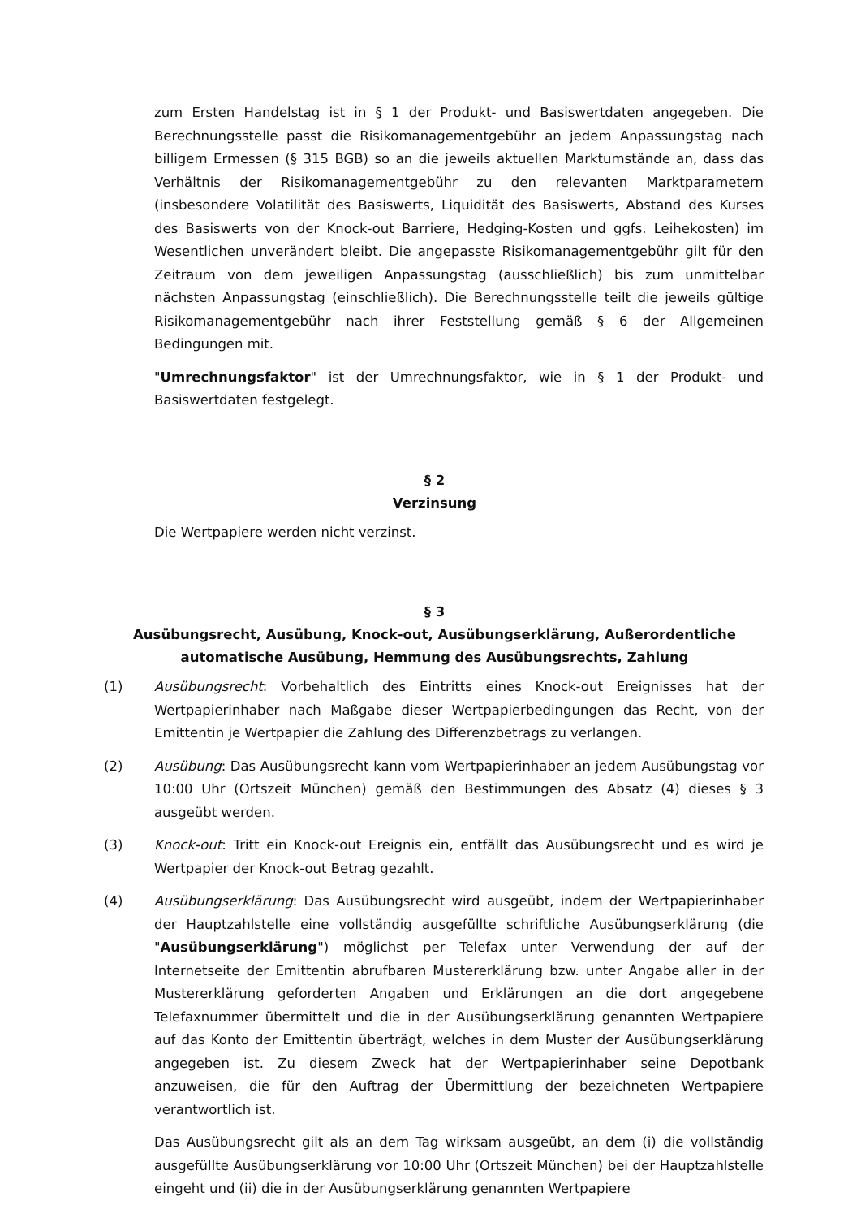zum Ersten Handelstag ist in § 1 der Produkt- und Basiswertdaten angegeben. Die Berechnungsstelle passt die Risikomanagementgebühr an jedem Anpassungstag nach billigem Ermessen (§ 315 BGB) so an die jeweils aktuellen Marktumstände an, dass das Verhältnis der Risikomanagementgebühr zu den relevanten Marktparametern (insbesondere Volatilität des Basiswerts, Liquidität des Basiswerts, Abstand des Kurses des Basiswerts von der Knock-out Barriere, Hedging-Kosten und ggfs. Leihekosten) im Wesentlichen unverändert bleibt. Die angepasste Risikomanagementgebühr gilt für den Zeitraum von dem jeweiligen Anpassungstag (ausschließlich) bis zum unmittelbar nächsten Anpassungstag (einschließlich). Die Berechnungsstelle teilt die jeweils gültige Risikomanagementgebühr nach ihrer Feststellung gemäß § 6 der Allgemeinen Bedingungen mit.
"Umrechnungsfaktor" ist der Umrechnungsfaktor, wie in § 1 der Produkt- und Basiswertdaten festgelegt.
§ 2
Verzinsung
Die Wertpapiere werden nicht verzinst.
§ 3
Ausübungsrecht, Ausübung, Knock-out, Ausübungserklärung, Außerordentliche automatische Ausübung, Hemmung des Ausübungsrechts, Zahlung
(1) Ausübungsrecht: Vorbehaltlich des Eintritts eines Knock-out Ereignisses hat der Wertpapierinhaber nach Maßgabe dieser Wertpapierbedingungen das Recht, von der Emittentin je Wertpapier die Zahlung des Differenzbetrags zu verlangen.
(2) Ausübung: Das Ausübungsrecht kann vom Wertpapierinhaber an jedem Ausübungstag vor 10:00 Uhr (Ortszeit München) gemäß den Bestimmungen des Absatz (4) dieses § 3 ausgeübt werden.
(3) Knock-out: Tritt ein Knock-out Ereignis ein, entfällt das Ausübungsrecht und es wird je Wertpapier der Knock-out Betrag gezahlt.
(4) Ausübungserklärung: Das Ausübungsrecht wird ausgeübt, indem der Wertpapierinhaber der Hauptzahlstelle eine vollständig ausgefüllte schriftliche Ausübungserklärung (die "Ausübungserklärung") möglichst per Telefax unter Verwendung der auf der Internetseite der Emittentin abrufbaren Mustererklärung bzw. unter Angabe aller in der Mustererklärung geforderten Angaben und Erklärungen an die dort angegebene Telefaxnummer übermittelt und die in der Ausübungserklärung genannten Wertpapiere auf das Konto der Emittentin überträgt, welches in dem Muster der Ausübungserklärung angegeben ist. Zu diesem Zweck hat der Wertpapierinhaber seine Depotbank anzuweisen, die für den Auftrag der Übermittlung der bezeichneten Wertpapiere verantwortlich ist.
Das Ausübungsrecht gilt als an dem Tag wirksam ausgeübt, an dem (i) die vollständig ausgefüllte Ausübungserklärung vor 10:00 Uhr (Ortszeit München) bei der Hauptzahlstelle eingeht und (ii) die in der Ausübungserklärung genannten Wertpapiere